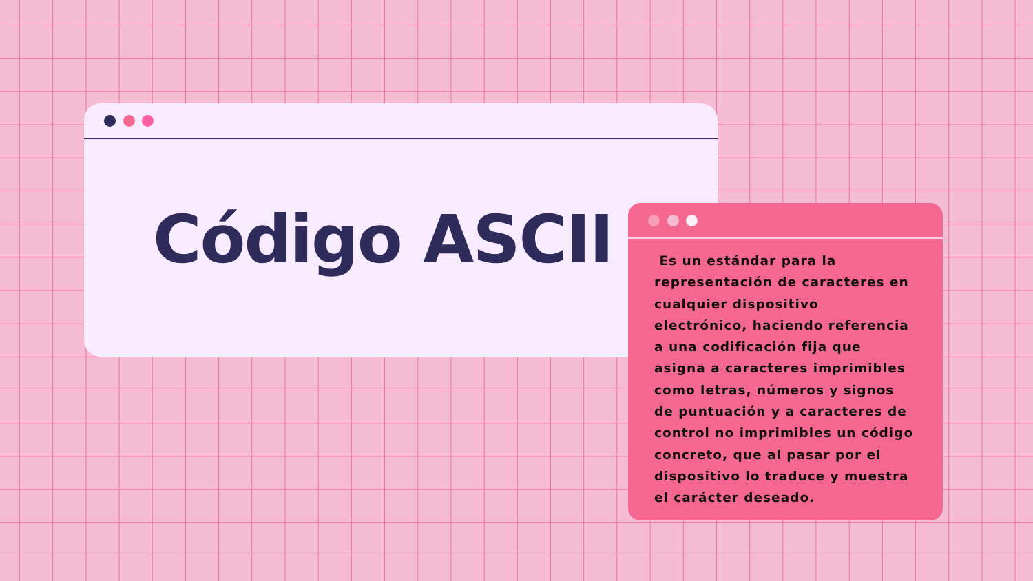Código ASCII
Es un estándar para la representación de caracteres en cualquier dispositivo electrónico, haciendo referencia a una codificación fija que asigna a caracteres imprimibles como letras, números y signos de puntuación y a caracteres de control no imprimibles un código concreto, que al pasar por el dispositivo lo traduce y muestra el carácter deseado.